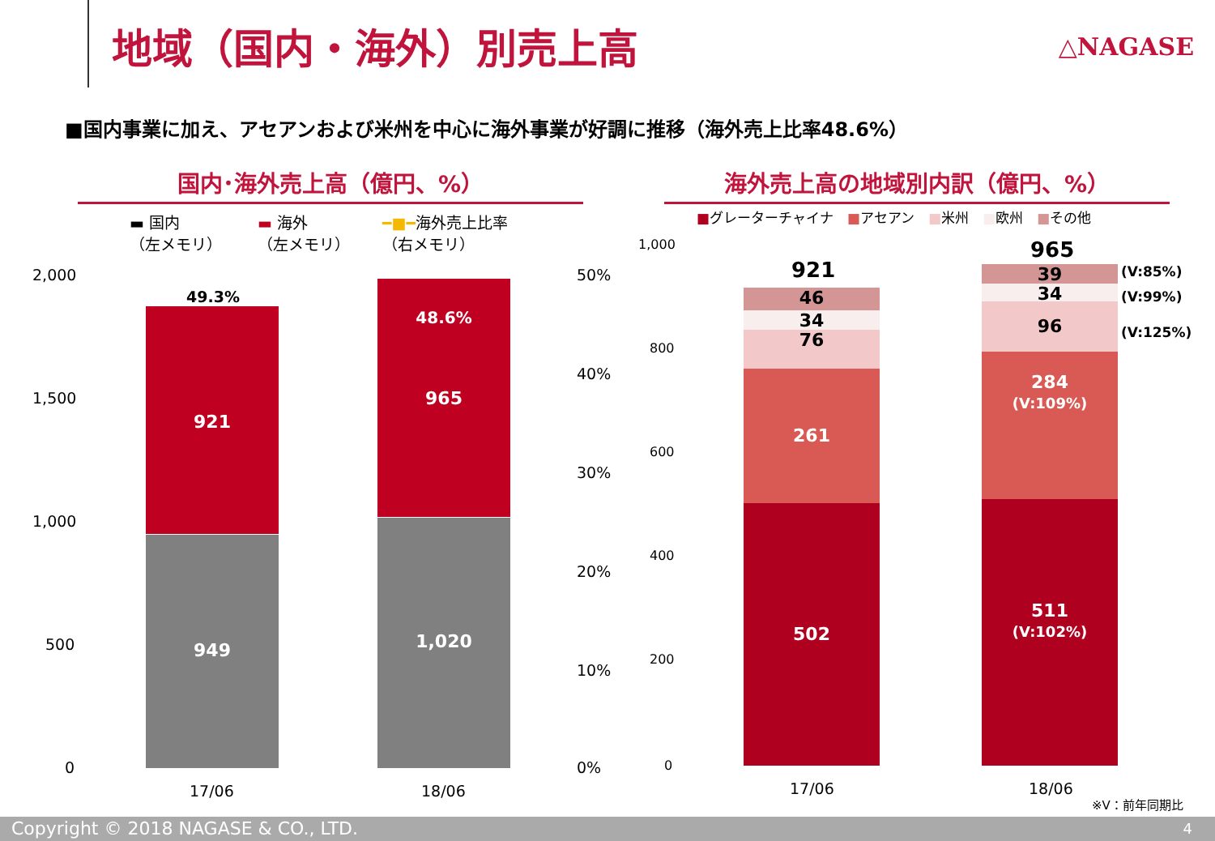地域（国内・海外）別売上高 △NAGASE
■国内事業に加え、アセアンおよび米州を中心に海外事業が好調に推移（海外売上比率48.6%）
国内･海外売上高（億円、%）
▬ 国内
（左メモリ）
▬ 海外
（左メモリ）
━■━海外売上比率
（右メモリ）
2,000
1,500
1,000
500
0
50%
40%
30%
20%
10%
0%
921
949
49.3%
48.6%
965
1,020
17/06 18/06
海外売上高の地域別内訳（億円、%）
■グレーターチャイナ　■アセアン　■米州　■欧州　■その他
1,000
800
600
400
200
0
921
46
34
76
261
502
965
39
34
96
284
(V:109%)
511
(V:102%)
(V:85%)
(V:99%)
(V:125%)
17/06 18/06
※V：前年同期比
Copyright © 2018 NAGASE & CO., LTD. 4